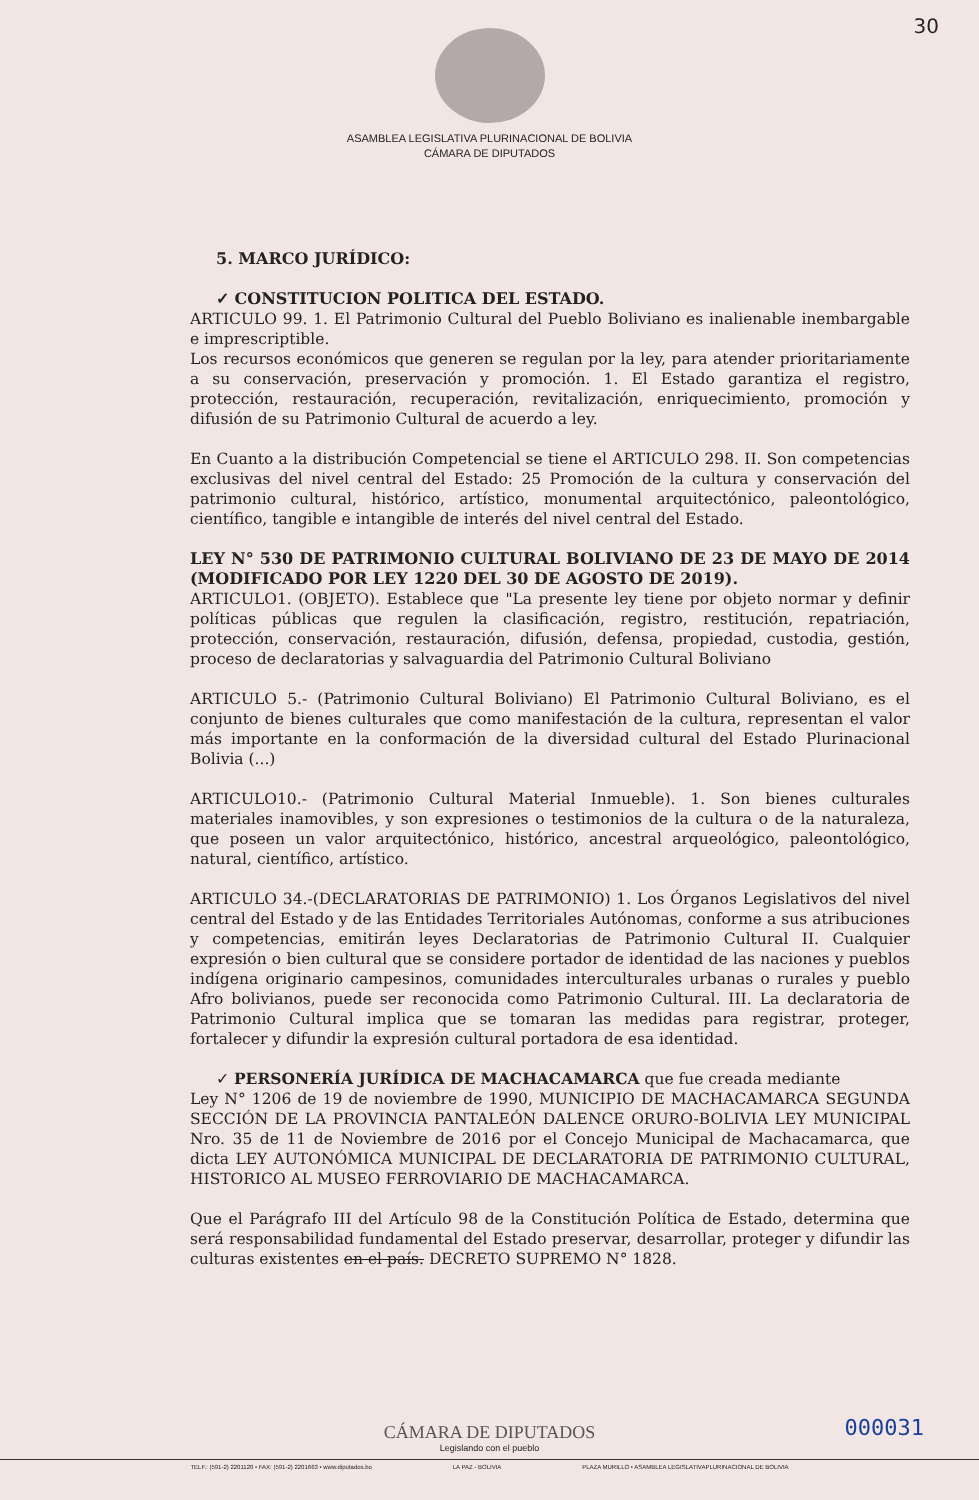30
ASAMBLEA LEGISLATIVA PLURINACIONAL DE BOLIVIA
CÁMARA DE DIPUTADOS
5. MARCO JURÍDICO:
✓ CONSTITUCION POLITICA DEL ESTADO.
ARTICULO 99. 1. El Patrimonio Cultural del Pueblo Boliviano es inalienable inembargable e imprescriptible.
Los recursos económicos que generen se regulan por la ley, para atender prioritariamente a su conservación, preservación y promoción. 1. El Estado garantiza el registro, protección, restauración, recuperación, revitalización, enriquecimiento, promoción y difusión de su Patrimonio Cultural de acuerdo a ley.
En Cuanto a la distribución Competencial se tiene el ARTICULO 298. II. Son competencias exclusivas del nivel central del Estado: 25 Promoción de la cultura y conservación del patrimonio cultural, histórico, artístico, monumental arquitectónico, paleontológico, científico, tangible e intangible de interés del nivel central del Estado.
LEY N° 530 DE PATRIMONIO CULTURAL BOLIVIANO DE 23 DE MAYO DE 2014 (MODIFICADO POR LEY 1220 DEL 30 DE AGOSTO DE 2019).
ARTICULO1. (OBJETO). Establece que "La presente ley tiene por objeto normar y definir políticas públicas que regulen la clasificación, registro, restitución, repatriación, protección, conservación, restauración, difusión, defensa, propiedad, custodia, gestión, proceso de declaratorias y salvaguardia del Patrimonio Cultural Boliviano
ARTICULO 5.- (Patrimonio Cultural Boliviano) El Patrimonio Cultural Boliviano, es el conjunto de bienes culturales que como manifestación de la cultura, representan el valor más importante en la conformación de la diversidad cultural del Estado Plurinacional Bolivia (...)
ARTICULO10.- (Patrimonio Cultural Material Inmueble). 1. Son bienes culturales materiales inamovibles, y son expresiones o testimonios de la cultura o de la naturaleza, que poseen un valor arquitectónico, histórico, ancestral arqueológico, paleontológico, natural, científico, artístico.
ARTICULO 34.-(DECLARATORIAS DE PATRIMONIO) 1. Los Órganos Legislativos del nivel central del Estado y de las Entidades Territoriales Autónomas, conforme a sus atribuciones y competencias, emitirán leyes Declaratorias de Patrimonio Cultural II. Cualquier expresión o bien cultural que se considere portador de identidad de las naciones y pueblos indígena originario campesinos, comunidades interculturales urbanas o rurales y pueblo Afro bolivianos, puede ser reconocida como Patrimonio Cultural. III. La declaratoria de Patrimonio Cultural implica que se tomaran las medidas para registrar, proteger, fortalecer y difundir la expresión cultural portadora de esa identidad.
✓ PERSONERÍA JURÍDICA DE MACHACAMARCA que fue creada mediante
Ley N° 1206 de 19 de noviembre de 1990, MUNICIPIO DE MACHACAMARCA SEGUNDA SECCIÓN DE LA PROVINCIA PANTALEÓN DALENCE ORURO-BOLIVIA LEY MUNICIPAL Nro. 35 de 11 de Noviembre de 2016 por el Concejo Municipal de Machacamarca, que dicta LEY AUTONÓMICA MUNICIPAL DE DECLARATORIA DE PATRIMONIO CULTURAL, HISTORICO AL MUSEO FERROVIARIO DE MACHACAMARCA.
Que el Parágrafo III del Artículo 98 de la Constitución Política de Estado, determina que será responsabilidad fundamental del Estado preservar, desarrollar, proteger y difundir las culturas existentes en el país. DECRETO SUPREMO N° 1828.
000031
CÁMARA DE DIPUTADOS
Legislando con el pueblo
TELF.: (591-2) 2201120 • FAX: (591-2) 2201663 • www.diputados.bo LA PAZ - BOLIVIA PLAZA MURILLO • ASAMBLEA LEGISLATIVAPLURINACIONAL DE BOLIVIA